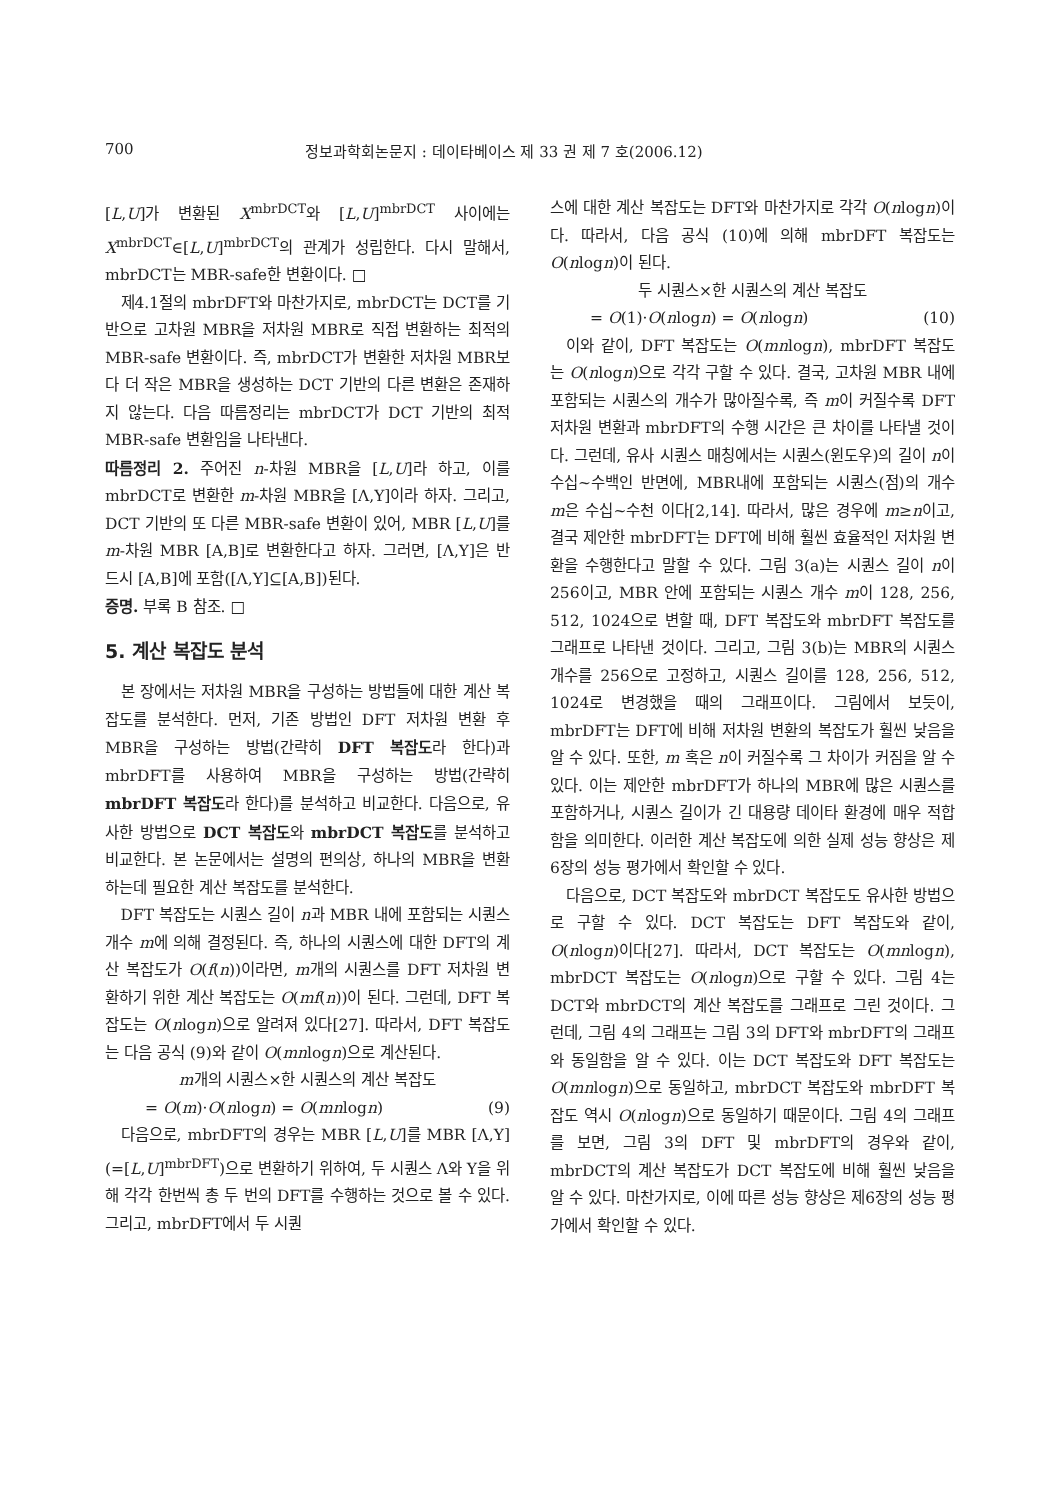700 정보과학회논문지 : 데이타베이스 제 33 권 제 7 호(2006.12)
[L,U]가 변환된 X<sup>mbrDCT</sup>와 [L,U]<sup>mbrDCT</sup> 사이에는 X<sup>mbrDCT</sup>∈[L,U]<sup>mbrDCT</sup>의 관계가 성립한다. 다시 말해서, mbrDCT는 MBR-safe한 변환이다. □
제4.1절의 mbrDFT와 마찬가지로, mbrDCT는 DCT를 기반으로 고차원 MBR을 저차원 MBR로 직접 변환하는 최적의 MBR-safe 변환이다. 즉, mbrDCT가 변환한 저차원 MBR보다 더 작은 MBR을 생성하는 DCT 기반의 다른 변환은 존재하지 않는다. 다음 따름정리는 mbrDCT가 DCT 기반의 최적 MBR-safe 변환임을 나타낸다.
따름정리 2. 주어진 n-차원 MBR을 [L,U]라 하고, 이를 mbrDCT로 변환한 m-차원 MBR을 [Λ,Υ]이라 하자. 그리고, DCT 기반의 또 다른 MBR-safe 변환이 있어, MBR [L,U]를 m-차원 MBR [A,B]로 변환한다고 하자. 그러면, [Λ,Υ]은 반드시 [A,B]에 포함([Λ,Υ]⊆[A,B])된다.
증명. 부록 B 참조. □
5. 계산 복잡도 분석
본 장에서는 저차원 MBR을 구성하는 방법들에 대한 계산 복잡도를 분석한다. 먼저, 기존 방법인 DFT 저차원 변환 후 MBR을 구성하는 방법(간략히 DFT 복잡도라 한다)과 mbrDFT를 사용하여 MBR을 구성하는 방법(간략히 mbrDFT 복잡도라 한다)를 분석하고 비교한다. 다음으로, 유사한 방법으로 DCT 복잡도와 mbrDCT 복잡도를 분석하고 비교한다. 본 논문에서는 설명의 편의상, 하나의 MBR을 변환하는데 필요한 계산 복잡도를 분석한다.
DFT 복잡도는 시퀀스 길이 n과 MBR 내에 포함되는 시퀀스 개수 m에 의해 결정된다. 즉, 하나의 시퀀스에 대한 DFT의 계산 복잡도가 O(f(n))이라면, m개의 시퀀스를 DFT 저차원 변환하기 위한 계산 복잡도는 O(mf(n))이 된다. 그런데, DFT 복잡도는 O(nlogn)으로 알려져 있다[27]. 따라서, DFT 복잡도는 다음 공식 (9)와 같이 O(mnlogn)으로 계산된다.
m개의 시퀀스×한 시퀀스의 계산 복잡도
= O(m)·O(nlogn) = O(mnlogn) (9)
다음으로, mbrDFT의 경우는 MBR [L,U]를 MBR [Λ,Υ](=[L,U]<sup>mbrDFT</sup>)으로 변환하기 위하여, 두 시퀀스 Λ와 Υ을 위해 각각 한번씩 총 두 번의 DFT를 수행하는 것으로 볼 수 있다. 그리고, mbrDFT에서 두 시퀀
스에 대한 계산 복잡도는 DFT와 마찬가지로 각각 O(nlogn)이다. 따라서, 다음 공식 (10)에 의해 mbrDFT 복잡도는 O(nlogn)이 된다.
두 시퀀스×한 시퀀스의 계산 복잡도
= O(1)·O(nlogn) = O(nlogn) (10)
이와 같이, DFT 복잡도는 O(mnlogn), mbrDFT 복잡도는 O(nlogn)으로 각각 구할 수 있다. 결국, 고차원 MBR 내에 포함되는 시퀀스의 개수가 많아질수록, 즉 m이 커질수록 DFT 저차원 변환과 mbrDFT의 수행 시간은 큰 차이를 나타낼 것이다. 그런데, 유사 시퀀스 매칭에서는 시퀀스(윈도우)의 길이 n이 수십~수백인 반면에, MBR내에 포함되는 시퀀스(점)의 개수 m은 수십~수천 이다[2,14]. 따라서, 많은 경우에 m≥n이고, 결국 제안한 mbrDFT는 DFT에 비해 훨씬 효율적인 저차원 변환을 수행한다고 말할 수 있다. 그림 3(a)는 시퀀스 길이 n이 256이고, MBR 안에 포함되는 시퀀스 개수 m이 128, 256, 512, 1024으로 변할 때, DFT 복잡도와 mbrDFT 복잡도를 그래프로 나타낸 것이다. 그리고, 그림 3(b)는 MBR의 시퀀스 개수를 256으로 고정하고, 시퀀스 길이를 128, 256, 512, 1024로 변경했을 때의 그래프이다. 그림에서 보듯이, mbrDFT는 DFT에 비해 저차원 변환의 복잡도가 훨씬 낮음을 알 수 있다. 또한, m 혹은 n이 커질수록 그 차이가 커짐을 알 수 있다. 이는 제안한 mbrDFT가 하나의 MBR에 많은 시퀀스를 포함하거나, 시퀀스 길이가 긴 대용량 데이타 환경에 매우 적합함을 의미한다. 이러한 계산 복잡도에 의한 실제 성능 향상은 제6장의 성능 평가에서 확인할 수 있다.
다음으로, DCT 복잡도와 mbrDCT 복잡도도 유사한 방법으로 구할 수 있다. DCT 복잡도는 DFT 복잡도와 같이, O(nlogn)이다[27]. 따라서, DCT 복잡도는 O(mnlogn), mbrDCT 복잡도는 O(nlogn)으로 구할 수 있다. 그림 4는 DCT와 mbrDCT의 계산 복잡도를 그래프로 그린 것이다. 그런데, 그림 4의 그래프는 그림 3의 DFT와 mbrDFT의 그래프와 동일함을 알 수 있다. 이는 DCT 복잡도와 DFT 복잡도는 O(mnlogn)으로 동일하고, mbrDCT 복잡도와 mbrDFT 복잡도 역시 O(nlogn)으로 동일하기 때문이다. 그림 4의 그래프를 보면, 그림 3의 DFT 및 mbrDFT의 경우와 같이, mbrDCT의 계산 복잡도가 DCT 복잡도에 비해 훨씬 낮음을 알 수 있다. 마찬가지로, 이에 따른 성능 향상은 제6장의 성능 평가에서 확인할 수 있다.